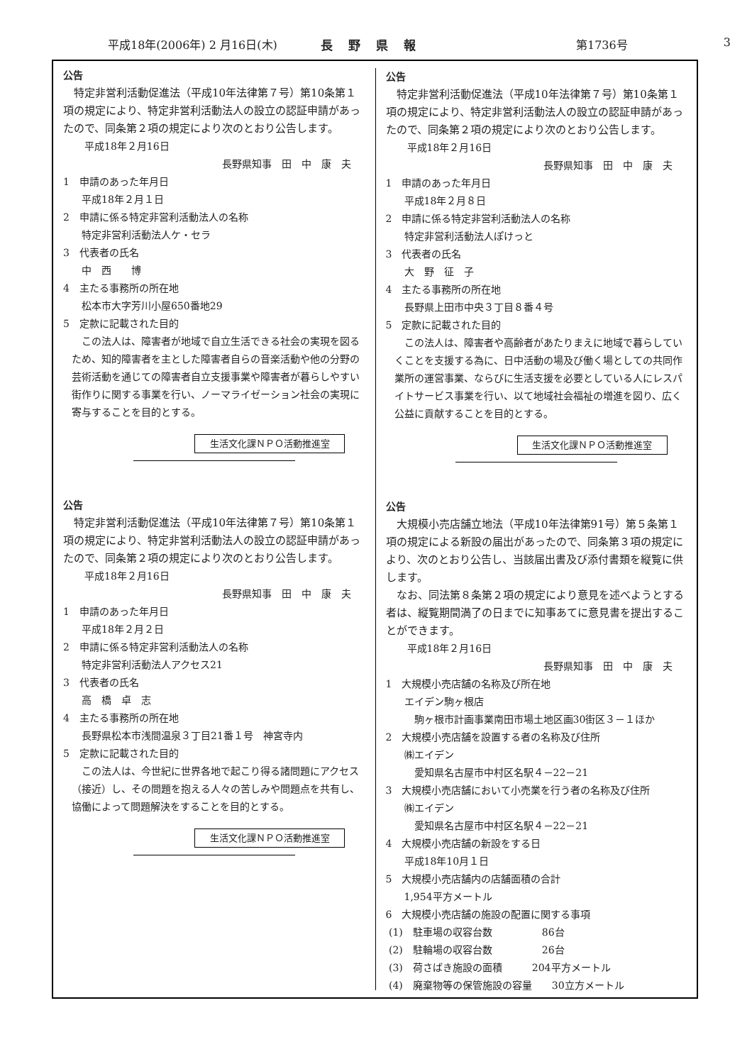平成18年(2006年) 2 月16日(木) 長野県報 第1736号 3
公告
特定非営利活動促進法（平成10年法律第７号）第10条第１項の規定により、特定非営利活動法人の設立の認証申請があったので、同条第２項の規定により次のとおり公告します。
平成18年２月16日
長野県知事　田　中　康　夫
1　申請のあった年月日
平成18年２月１日
2　申請に係る特定非営利活動法人の名称
特定非営利活動法人ケ・セラ
3　代表者の氏名
中　西　　博
4　主たる事務所の所在地
松本市大字芳川小屋650番地29
5　定款に記載された目的
この法人は、障害者が地域で自立生活できる社会の実現を図るため、知的障害者を主とした障害者自らの音楽活動や他の分野の芸術活動を通じての障害者自立支援事業や障害者が暮らしやすい街作りに関する事業を行い、ノーマライゼーション社会の実現に寄与することを目的とする。
生活文化課ＮＰＯ活動推進室
公告
特定非営利活動促進法（平成10年法律第７号）第10条第１項の規定により、特定非営利活動法人の設立の認証申請があったので、同条第２項の規定により次のとおり公告します。
平成18年２月16日
長野県知事　田　中　康　夫
1　申請のあった年月日
平成18年２月２日
2　申請に係る特定非営利活動法人の名称
特定非営利活動法人アクセス21
3　代表者の氏名
高　橋　卓　志
4　主たる事務所の所在地
長野県松本市浅間温泉３丁目21番１号　神宮寺内
5　定款に記載された目的
この法人は、今世紀に世界各地で起こり得る諸問題にアクセス（接近）し、その問題を抱える人々の苦しみや問題点を共有し、協働によって問題解決をすることを目的とする。
生活文化課ＮＰＯ活動推進室
公告
特定非営利活動促進法（平成10年法律第７号）第10条第１項の規定により、特定非営利活動法人の設立の認証申請があったので、同条第２項の規定により次のとおり公告します。
平成18年２月16日
長野県知事　田　中　康　夫
1　申請のあった年月日
平成18年２月８日
2　申請に係る特定非営利活動法人の名称
特定非営利活動法人ぽけっと
3　代表者の氏名
大　野　征　子
4　主たる事務所の所在地
長野県上田市中央３丁目８番４号
5　定款に記載された目的
この法人は、障害者や高齢者があたりまえに地域で暮らしていくことを支援する為に、日中活動の場及び働く場としての共同作業所の運営事業、ならびに生活支援を必要としている人にレスパイトサービス事業を行い、以て地域社会福祉の増進を図り、広く公益に貢献することを目的とする。
生活文化課ＮＰＯ活動推進室
公告
大規模小売店舗立地法（平成10年法律第91号）第５条第１項の規定による新設の届出があったので、同条第３項の規定により、次のとおり公告し、当該届出書及び添付書類を縦覧に供します。
なお、同法第８条第２項の規定により意見を述べようとする者は、縦覧期間満了の日までに知事あてに意見書を提出することができます。
平成18年２月16日
長野県知事　田　中　康　夫
1　大規模小売店舗の名称及び所在地
エイデン駒ヶ根店
駒ヶ根市計画事業南田市場土地区画30街区３－１ほか
2　大規模小売店舗を設置する者の名称及び住所
㈱エイデン
愛知県名古屋市中村区名駅４－22－21
3　大規模小売店舗において小売業を行う者の名称及び住所
㈱エイデン
愛知県名古屋市中村区名駅４－22－21
4　大規模小売店舗の新設をする日
平成18年10月１日
5　大規模小売店舗内の店舗面積の合計
1,954平方メートル
6　大規模小売店舗の施設の配置に関する事項
(1)　駐車場の収容台数　　　　　86台
(2)　駐輪場の収容台数　　　　　26台
(3)　荷さばき施設の面積　　　204平方メートル
(4)　廃棄物等の保管施設の容量　　30立方メートル